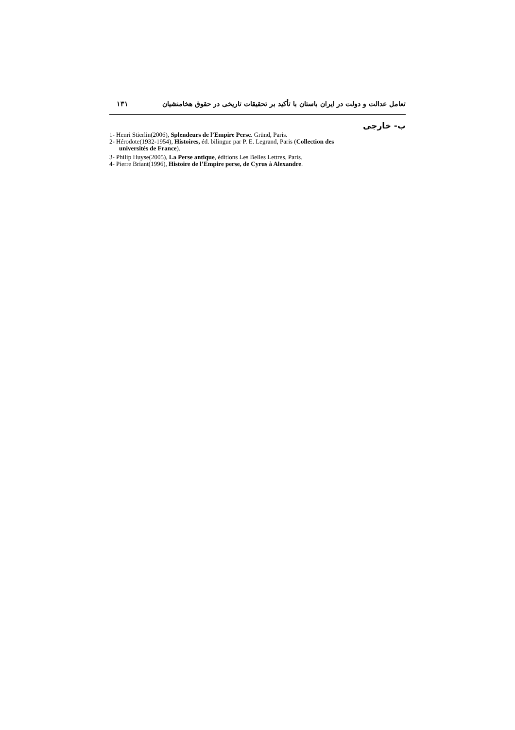تعامل عدالت و دولت در ایران باستان با تأکید بر تحقیقات تاریخی در حقوق هخامنشیان ۱۳۱
ب- خارجی
1- Henri Stierlin(2006), Splendeurs de l’Empire Perse. Gründ, Paris.
2- Hérodote(1932-1954), Histoires, éd. bilingue par P. E. Legrand, Paris (Collection des
universités de France).
3- Philip Huyse(2005), La Perse antique, éditions Les Belles Lettres, Paris.
4- Pierre Briant(1996), Histoire de l’Empire perse, de Cyrus à Alexandre.